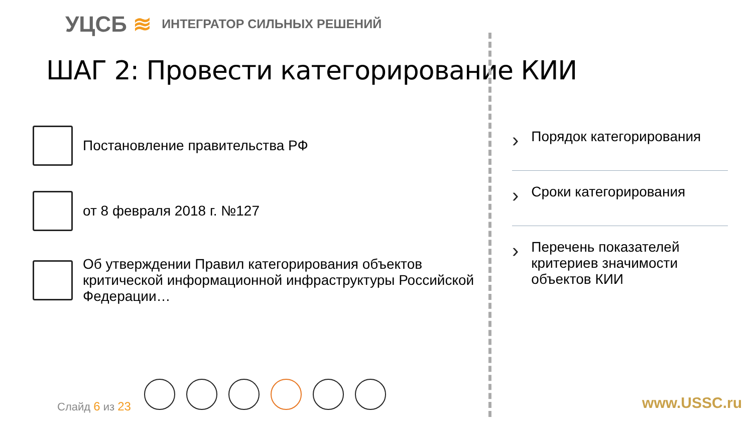УЦСБ ≋
ИНТЕГРАТОР СИЛЬНЫХ РЕШЕНИЙ
ШАГ 2: Провести категорирование КИИ
Постановление правительства РФ
от 8 февраля 2018 г. №127
Об утверждении Правил категорирования объектов критической информационной инфраструктуры Российской Федерации…
› Порядок категорирования
› Сроки категорирования
› Перечень показателей критериев значимости объектов КИИ
Слайд 6 из 23 www.USSC.ru